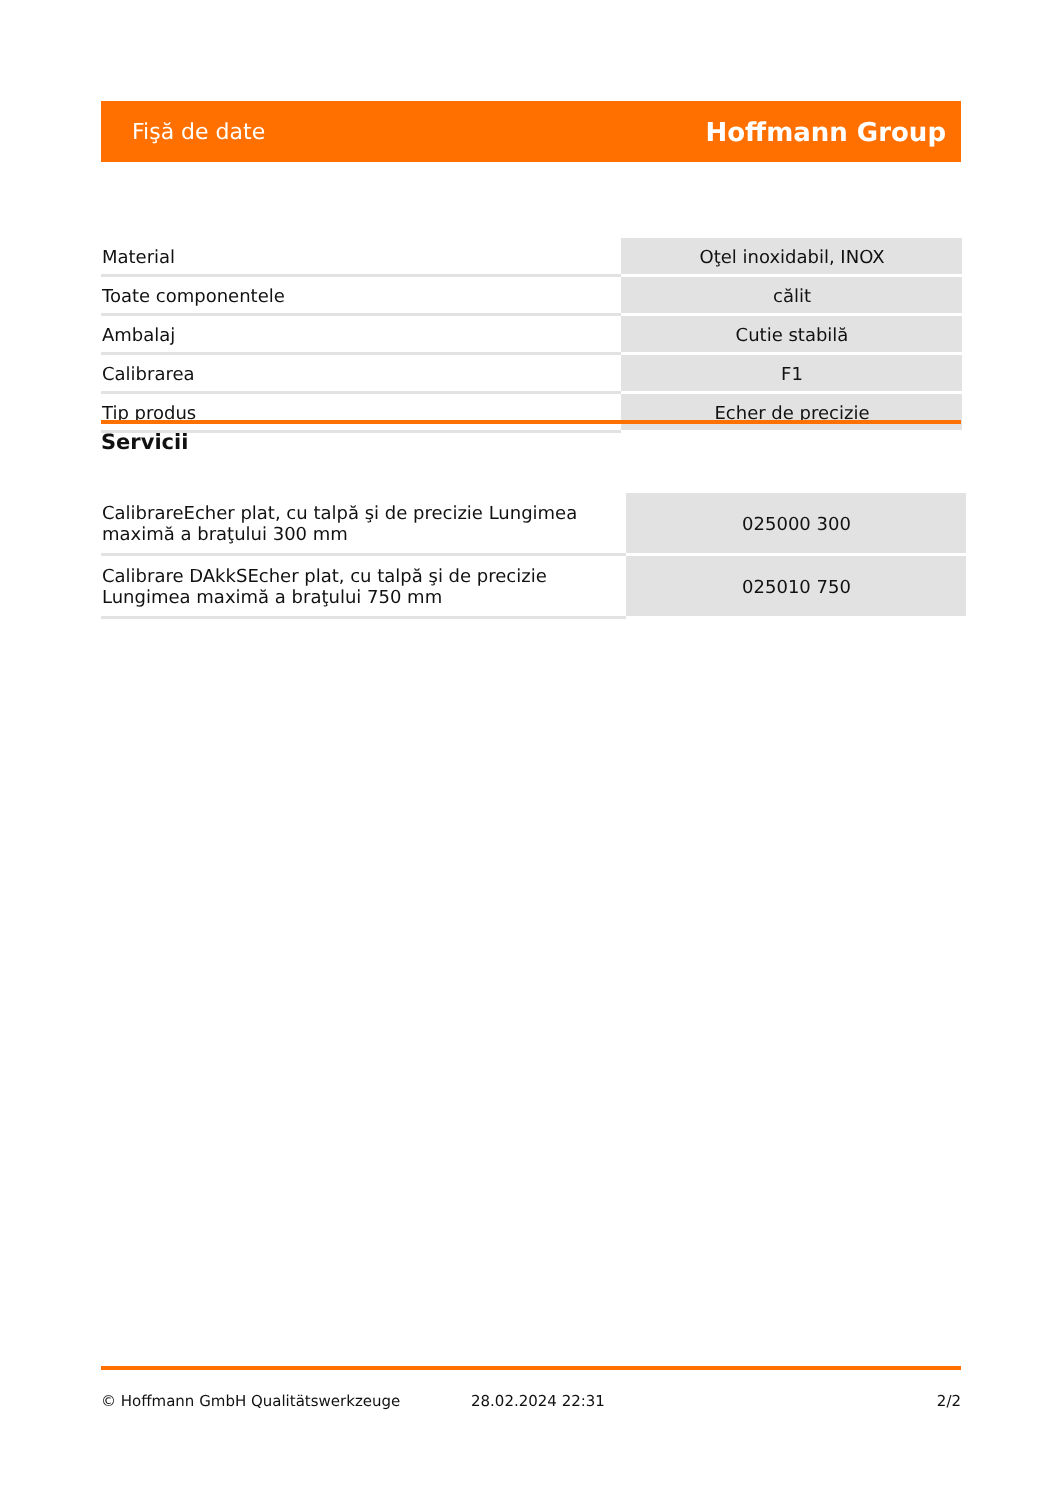Fişă de date Hoffmann Group
| Material | Oţel inoxidabil, INOX |
| Toate componentele | călit |
| Ambalaj | Cutie stabilă |
| Calibrarea | F1 |
| Tip produs | Echer de precizie |
Servicii
| CalibrareEcher plat, cu talpă şi de precizie Lungimea maximă a braţului 300 mm | 025000 300 |
| Calibrare DAkkSEcher plat, cu talpă şi de precizie Lungimea maximă a braţului 750 mm | 025010 750 |
© Hoffmann GmbH Qualitätswerkzeuge 28.02.2024 22:31 2/2